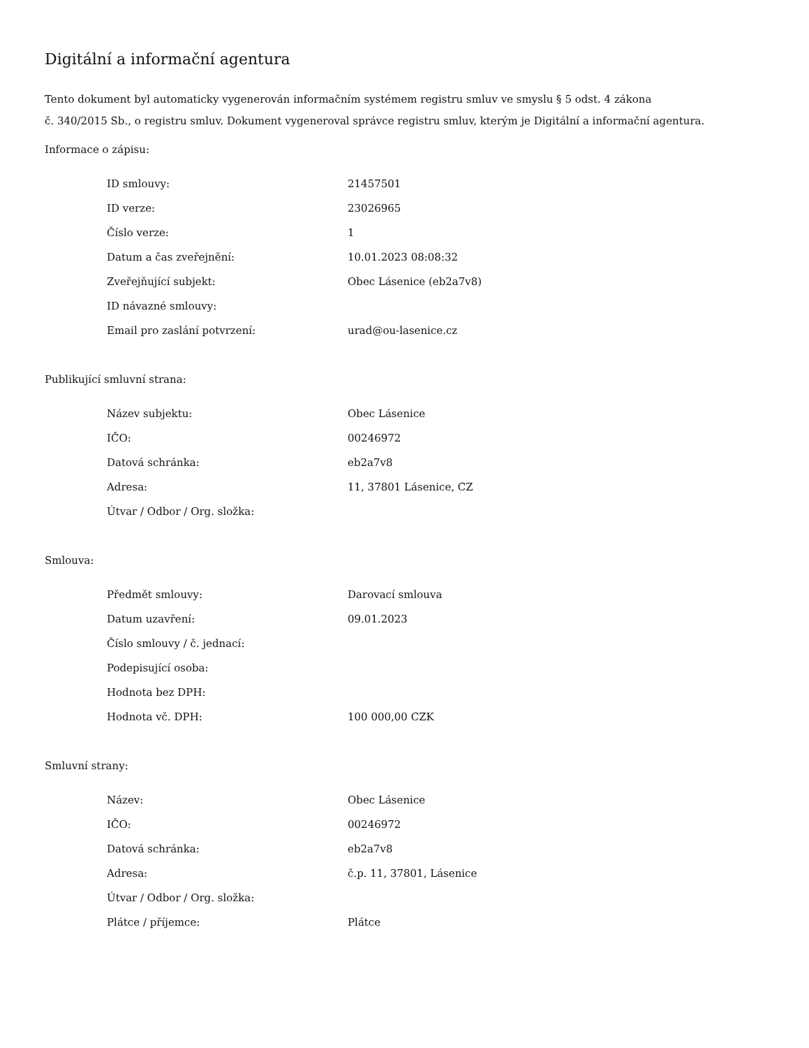Digitální a informační agentura
Tento dokument byl automaticky vygenerován informačním systémem registru smluv ve smyslu § 5 odst. 4 zákona
č. 340/2015 Sb., o registru smluv. Dokument vygeneroval správce registru smluv, kterým je Digitální a informační agentura.
Informace o zápisu:
| ID smlouvy: | 21457501 |
| ID verze: | 23026965 |
| Číslo verze: | 1 |
| Datum a čas zveřejnění: | 10.01.2023 08:08:32 |
| Zveřejňující subjekt: | Obec Lásenice (eb2a7v8) |
| ID návazné smlouvy: | |
| Email pro zaslání potvrzení: | urad@ou-lasenice.cz |
Publikující smluvní strana:
| Název subjektu: | Obec Lásenice |
| IČO: | 00246972 |
| Datová schránka: | eb2a7v8 |
| Adresa: | 11, 37801 Lásenice, CZ |
| Útvar / Odbor / Org. složka: | |
Smlouva:
| Předmět smlouvy: | Darovací smlouva |
| Datum uzavření: | 09.01.2023 |
| Číslo smlouvy / č. jednací: | |
| Podepisující osoba: | |
| Hodnota bez DPH: | |
| Hodnota vč. DPH: | 100 000,00 CZK |
Smluvní strany:
| Název: | Obec Lásenice |
| IČO: | 00246972 |
| Datová schránka: | eb2a7v8 |
| Adresa: | č.p. 11, 37801, Lásenice |
| Útvar / Odbor / Org. složka: | |
| Plátce / příjemce: | Plátce |